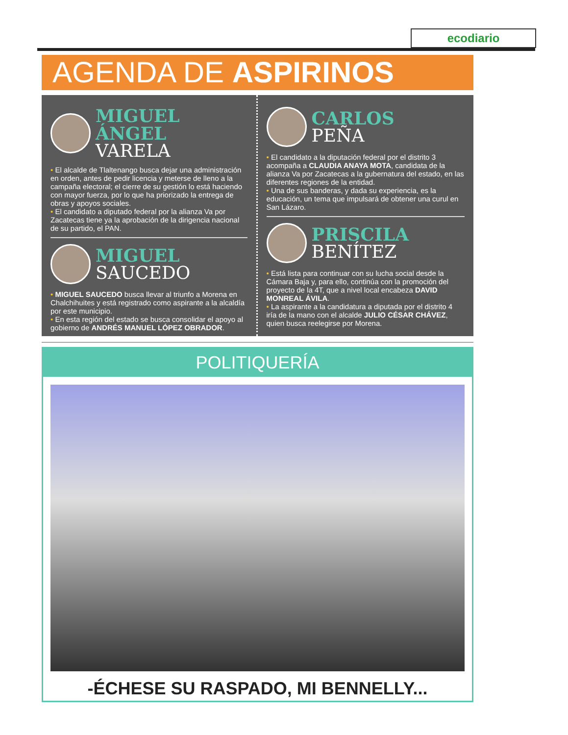ecodiario
AGENDA DE ASPIRINOS
MIGUEL ÁNGEL
VARELA
• El alcalde de Tlaltenango busca dejar una administración en orden, antes de pedir licencia y meterse de lleno a la campaña electoral; el cierre de su gestión lo está haciendo con mayor fuerza, por lo que ha priorizado la entrega de obras y apoyos sociales.
• El candidato a diputado federal por la alianza Va por Zacatecas tiene ya la aprobación de la dirigencia nacional de su partido, el PAN.
MIGUEL
SAUCEDO
• MIGUEL SAUCEDO busca llevar al triunfo a Morena en Chalchihuites y está registrado como aspirante a la alcaldía por este municipio.
• En esta región del estado se busca consolidar el apoyo al gobierno de ANDRÉS MANUEL LÓPEZ OBRADOR.
CARLOS
PEÑA
• El candidato a la diputación federal por el distrito 3 acompaña a CLAUDIA ANAYA MOTA, candidata de la alianza Va por Zacatecas a la gubernatura del estado, en las diferentes regiones de la entidad.
• Una de sus banderas, y dada su experiencia, es la educación, un tema que impulsará de obtener una curul en San Lázaro.
PRISCILA
BENÍTEZ
• Está lista para continuar con su lucha social desde la Cámara Baja y, para ello, continúa con la promoción del proyecto de la 4T, que a nivel local encabeza DAVID MONREAL ÁVILA.
• La aspirante a la candidatura a diputada por el distrito 4 iría de la mano con el alcalde JULIO CÉSAR CHÁVEZ, quien busca reelegirse por Morena.
POLITIQUERÍA
-ÉCHESE SU RASPADO, MI BENNELLY...